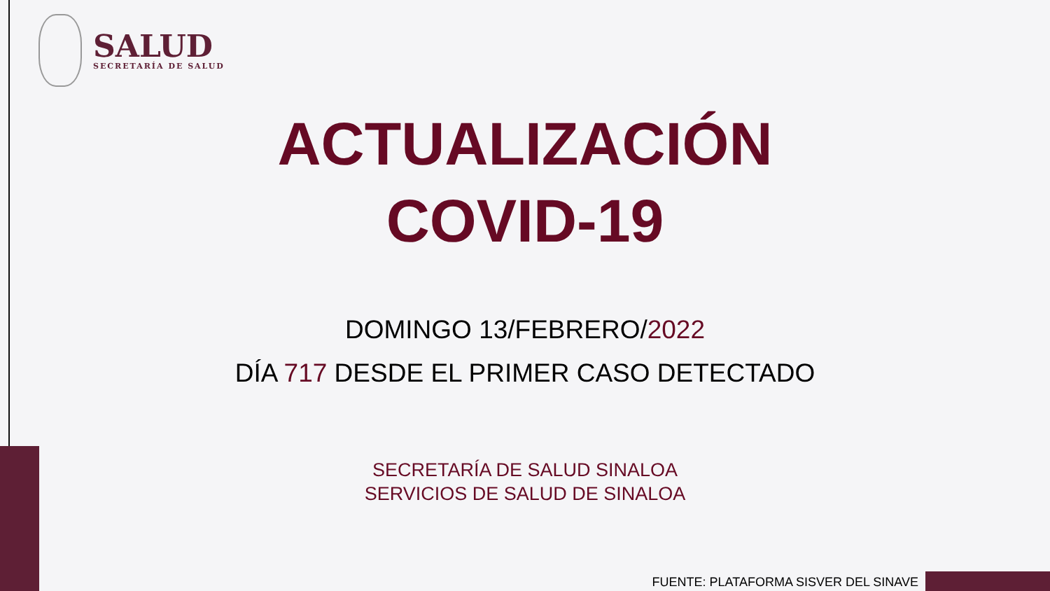SALUD
SECRETARÍA DE SALUD
ACTUALIZACIÓN
COVID-19
DOMINGO 13/FEBRERO/2022
DÍA 717 DESDE EL PRIMER CASO DETECTADO
SECRETARÍA DE SALUD SINALOA
SERVICIOS DE SALUD DE SINALOA
FUENTE: PLATAFORMA SISVER DEL SINAVE